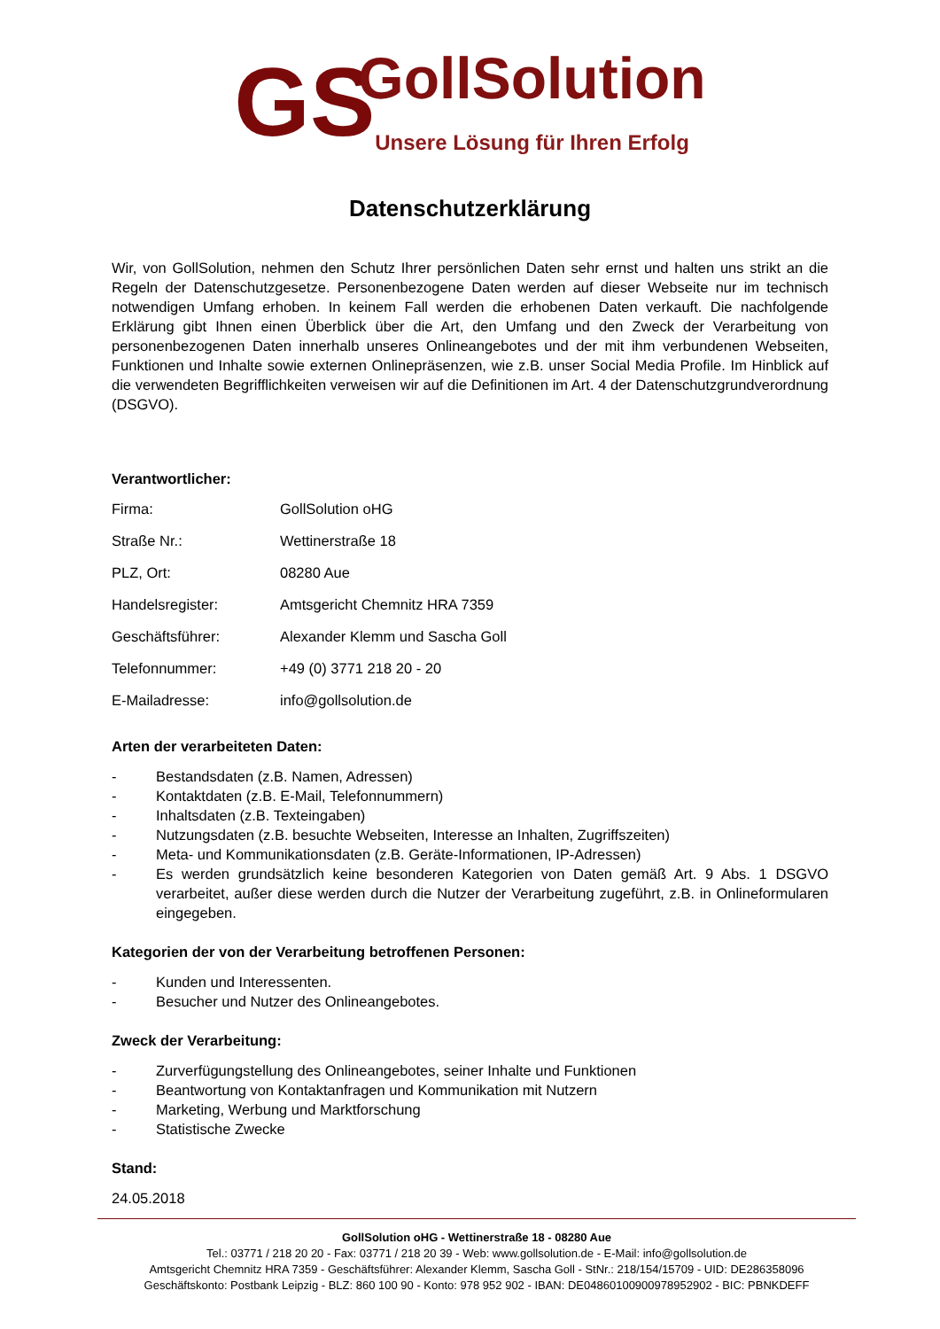GS
GollSolution
Unsere Lösung für Ihren Erfolg
Datenschutzerklärung
Wir, von GollSolution, nehmen den Schutz Ihrer persönlichen Daten sehr ernst und halten uns strikt an die Regeln der Datenschutzgesetze. Personenbezogene Daten werden auf dieser Webseite nur im technisch notwendigen Umfang erhoben. In keinem Fall werden die erhobenen Daten verkauft. Die nachfolgende Erklärung gibt Ihnen einen Überblick über die Art, den Umfang und den Zweck der Verarbeitung von personenbezogenen Daten innerhalb unseres Onlineangebotes und der mit ihm verbundenen Webseiten, Funktionen und Inhalte sowie externen Onlinepräsenzen, wie z.B. unser Social Media Profile. Im Hinblick auf die verwendeten Begrifflichkeiten verweisen wir auf die Definitionen im Art. 4 der Datenschutzgrundverordnung (DSGVO).
Verantwortlicher:
| Firma: | GollSolution oHG |
| Straße Nr.: | Wettinerstraße 18 |
| PLZ, Ort: | 08280 Aue |
| Handelsregister: | Amtsgericht Chemnitz HRA 7359 |
| Geschäftsführer: | Alexander Klemm und Sascha Goll |
| Telefonnummer: | +49 (0) 3771 218 20 - 20 |
| E-Mailadresse: | info@gollsolution.de |
Arten der verarbeiteten Daten:
- Bestandsdaten (z.B. Namen, Adressen)
- Kontaktdaten (z.B. E-Mail, Telefonnummern)
- Inhaltsdaten (z.B. Texteingaben)
- Nutzungsdaten (z.B. besuchte Webseiten, Interesse an Inhalten, Zugriffszeiten)
- Meta- und Kommunikationsdaten (z.B. Geräte-Informationen, IP-Adressen)
- Es werden grundsätzlich keine besonderen Kategorien von Daten gemäß Art. 9 Abs. 1 DSGVO verarbeitet, außer diese werden durch die Nutzer der Verarbeitung zugeführt, z.B. in Onlineformularen eingegeben.
Kategorien der von der Verarbeitung betroffenen Personen:
- Kunden und Interessenten.
- Besucher und Nutzer des Onlineangebotes.
Zweck der Verarbeitung:
- Zurverfügungstellung des Onlineangebotes, seiner Inhalte und Funktionen
- Beantwortung von Kontaktanfragen und Kommunikation mit Nutzern
- Marketing, Werbung und Marktforschung
- Statistische Zwecke
Stand:
24.05.2018
GollSolution oHG - Wettinerstraße 18 - 08280 Aue
Tel.: 03771 / 218 20 20 - Fax: 03771 / 218 20 39 - Web: www.gollsolution.de - E-Mail: info@gollsolution.de
Amtsgericht Chemnitz HRA 7359 - Geschäftsführer: Alexander Klemm, Sascha Goll - StNr.: 218/154/15709 - UID: DE286358096
Geschäftskonto: Postbank Leipzig - BLZ: 860 100 90 - Konto: 978 952 902 - IBAN: DE04860100900978952902 - BIC: PBNKDEFF